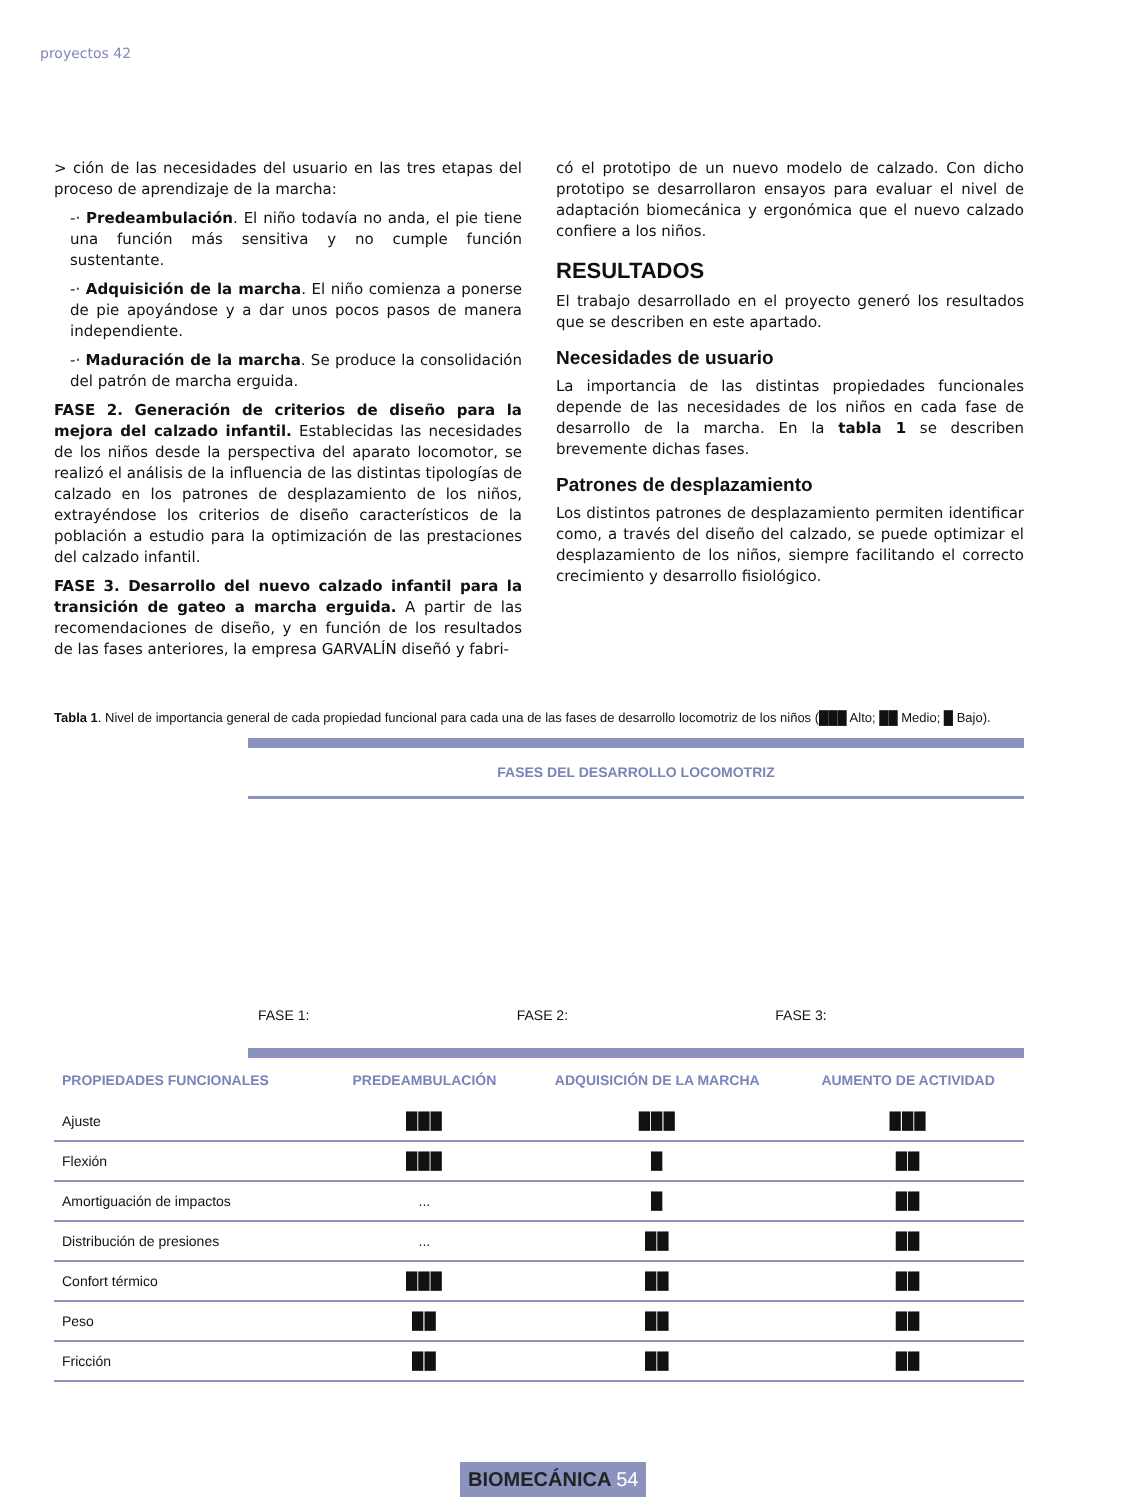proyectos 42
> ción de las necesidades del usuario en las tres etapas del proceso de aprendizaje de la marcha:
-· Predeambulación. El niño todavía no anda, el pie tiene una función más sensitiva y no cumple función sustentante.
-· Adquisición de la marcha. El niño comienza a ponerse de pie apoyándose y a dar unos pocos pasos de manera independiente.
-· Maduración de la marcha. Se produce la consolidación del patrón de marcha erguida.
FASE 2. Generación de criterios de diseño para la mejora del calzado infantil. Establecidas las necesidades de los niños desde la perspectiva del aparato locomotor, se realizó el análisis de la influencia de las distintas tipologías de calzado en los patrones de desplazamiento de los niños, extrayéndose los criterios de diseño característicos de la población a estudio para la optimización de las prestaciones del calzado infantil.
FASE 3. Desarrollo del nuevo calzado infantil para la transición de gateo a marcha erguida. A partir de las recomendaciones de diseño, y en función de los resultados de las fases anteriores, la empresa GARVALÍN diseñó y fabri-
có el prototipo de un nuevo modelo de calzado. Con dicho prototipo se desarrollaron ensayos para evaluar el nivel de adaptación biomecánica y ergonómica que el nuevo calzado confiere a los niños.
RESULTADOS
El trabajo desarrollado en el proyecto generó los resultados que se describen en este apartado.
Necesidades de usuario
La importancia de las distintas propiedades funcionales depende de las necesidades de los niños en cada fase de desarrollo de la marcha. En la tabla 1 se describen brevemente dichas fases.
Patrones de desplazamiento
Los distintos patrones de desplazamiento permiten identificar como, a través del diseño del calzado, se puede optimizar el desplazamiento de los niños, siempre facilitando el correcto crecimiento y desarrollo fisiológico.
Tabla 1. Nivel de importancia general de cada propiedad funcional para cada una de las fases de desarrollo locomotriz de los niños (███ Alto; ██ Medio; █ Bajo).
FASES DEL DESARROLLO LOCOMOTRIZ
FASE 1:
FASE 2:
FASE 3:
| PROPIEDADES FUNCIONALES | PREDEAMBULACIÓN | ADQUISICIÓN DE LA MARCHA | AUMENTO DE ACTIVIDAD |
| --- | --- | --- | --- |
| Ajuste | ███ | ███ | ███ |
| Flexión | ███ | █ | ██ |
| Amortiguación de impactos | ... | █ | ██ |
| Distribución de presiones | ... | ██ | ██ |
| Confort térmico | ███ | ██ | ██ |
| Peso | ██ | ██ | ██ |
| Fricción | ██ | ██ | ██ |
BIOMECÁNICA 54